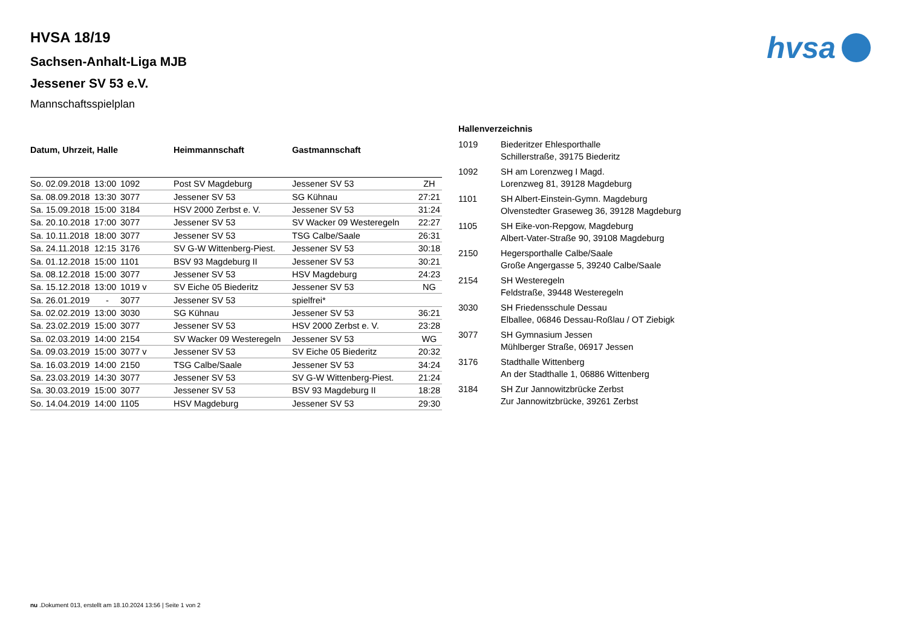hvsa
HVSA 18/19
Sachsen-Anhalt-Liga MJB
Jessener SV 53 e.V.
Mannschaftsspielplan
| Datum, Uhrzeit, Halle | | | Heimmannschaft | Gastmannschaft | |
| --- | --- | --- | --- | --- | --- |
| So. 02.09.2018 | 13:00 | 1092 | Post SV Magdeburg | Jessener SV 53 | ZH |
| Sa. 08.09.2018 | 13:30 | 3077 | Jessener SV 53 | SG Kühnau | 27:21 |
| Sa. 15.09.2018 | 15:00 | 3184 | HSV 2000 Zerbst e. V. | Jessener SV 53 | 31:24 |
| Sa. 20.10.2018 | 17:00 | 3077 | Jessener SV 53 | SV Wacker 09 Westeregeln | 22:27 |
| Sa. 10.11.2018 | 18:00 | 3077 | Jessener SV 53 | TSG Calbe/Saale | 26:31 |
| Sa. 24.11.2018 | 12:15 | 3176 | SV G-W Wittenberg-Piest. | Jessener SV 53 | 30:18 |
| Sa. 01.12.2018 | 15:00 | 1101 | BSV 93 Magdeburg II | Jessener SV 53 | 30:21 |
| Sa. 08.12.2018 | 15:00 | 3077 | Jessener SV 53 | HSV Magdeburg | 24:23 |
| Sa. 15.12.2018 | 13:00 | 1019 v | SV Eiche 05 Biederitz | Jessener SV 53 | NG |
| Sa. 26.01.2019 | - | 3077 | Jessener SV 53 | spielfrei* | |
| Sa. 02.02.2019 | 13:00 | 3030 | SG Kühnau | Jessener SV 53 | 36:21 |
| Sa. 23.02.2019 | 15:00 | 3077 | Jessener SV 53 | HSV 2000 Zerbst e. V. | 23:28 |
| Sa. 02.03.2019 | 14:00 | 2154 | SV Wacker 09 Westeregeln | Jessener SV 53 | WG |
| Sa. 09.03.2019 | 15:00 | 3077 v | Jessener SV 53 | SV Eiche 05 Biederitz | 20:32 |
| Sa. 16.03.2019 | 14:00 | 2150 | TSG Calbe/Saale | Jessener SV 53 | 34:24 |
| Sa. 23.03.2019 | 14:30 | 3077 | Jessener SV 53 | SV G-W Wittenberg-Piest. | 21:24 |
| Sa. 30.03.2019 | 15:00 | 3077 | Jessener SV 53 | BSV 93 Magdeburg II | 18:28 |
| So. 14.04.2019 | 14:00 | 1105 | HSV Magdeburg | Jessener SV 53 | 29:30 |
Hallenverzeichnis
| 1019 | Biederitzer Ehlesporthalle Schillerstraße, 39175 Biederitz |
| 1092 | SH am Lorenzweg I Magd. Lorenzweg 81, 39128 Magdeburg |
| 1101 | SH Albert-Einstein-Gymn. Magdeburg Olvenstedter Graseweg 36, 39128 Magdeburg |
| 1105 | SH Eike-von-Repgow, Magdeburg Albert-Vater-Straße 90, 39108 Magdeburg |
| 2150 | Hegersporthalle Calbe/Saale Große Angergasse 5, 39240 Calbe/Saale |
| 2154 | SH Westeregeln Feldstraße, 39448 Westeregeln |
| 3030 | SH Friedensschule Dessau Elballee, 06846 Dessau-Roßlau / OT Ziebigk |
| 3077 | SH Gymnasium Jessen Mühlberger Straße, 06917 Jessen |
| 3176 | Stadthalle Wittenberg An der Stadthalle 1, 06886 Wittenberg |
| 3184 | SH Zur Jannowitzbrücke Zerbst Zur Jannowitzbrücke, 39261 Zerbst |
nu .Dokument 013, erstellt am 18.10.2024 13:56 | Seite 1 von 2